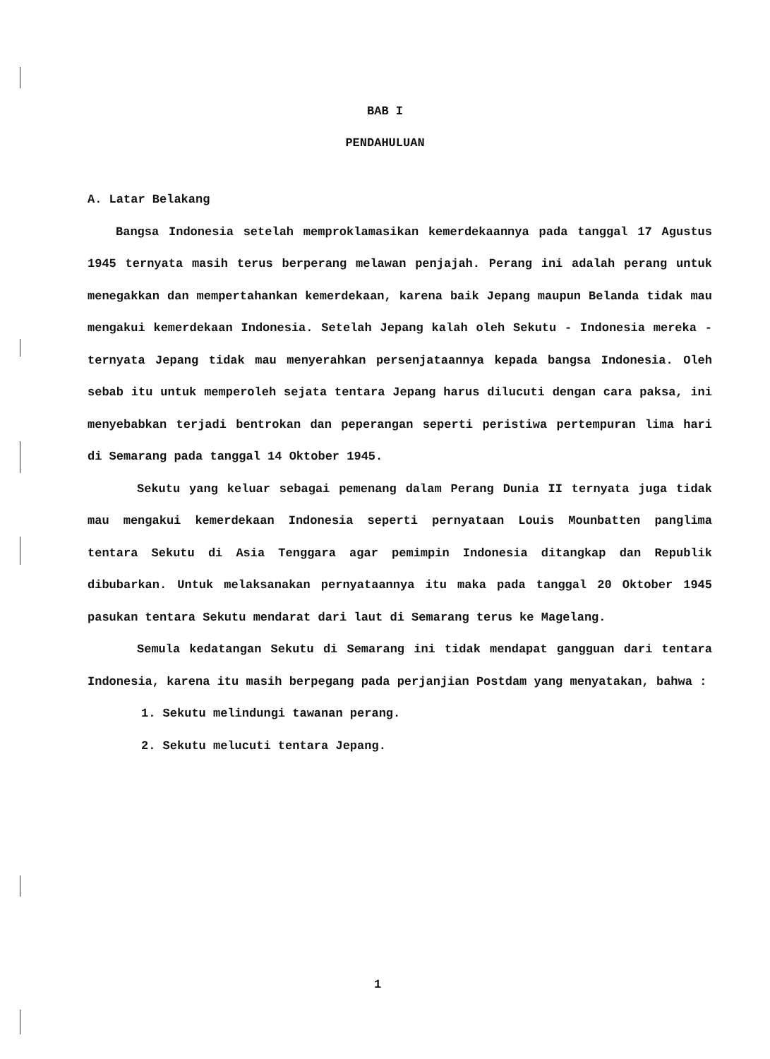BAB I
PENDAHULUAN
A. Latar Belakang
Bangsa Indonesia setelah memproklamasikan kemerdekaannya pada tanggal 17 Agustus 1945 ternyata masih terus berperang melawan penjajah. Perang ini adalah perang untuk menegakkan dan mempertahankan kemerdekaan, karena baik Jepang maupun Belanda tidak mau mengakui kemerdekaan Indonesia. Setelah Jepang kalah oleh Sekutu - Indonesia mereka - ternyata Jepang tidak mau menyerahkan persenjataannya kepada bangsa Indonesia. Oleh sebab itu untuk memperoleh sejata tentara Jepang harus dilucuti dengan cara paksa, ini menyebabkan terjadi bentrokan dan peperangan seperti peristiwa pertempuran lima hari di Semarang pada tanggal 14 Oktober 1945.
Sekutu yang keluar sebagai pemenang dalam Perang Dunia II ternyata juga tidak mau mengakui kemerdekaan Indonesia seperti pernyataan Louis Mounbatten panglima tentara Sekutu di Asia Tenggara agar pemimpin Indonesia ditangkap dan Republik dibubarkan. Untuk melaksanakan pernyataannya itu maka pada tanggal 20 Oktober 1945 pasukan tentara Sekutu mendarat dari laut di Semarang terus ke Magelang.
Semula kedatangan Sekutu di Semarang ini tidak mendapat gangguan dari tentara Indonesia, karena itu masih berpegang pada perjanjian Postdam yang menyatakan, bahwa :
1. Sekutu melindungi tawanan perang.
2. Sekutu melucuti tentara Jepang.
1